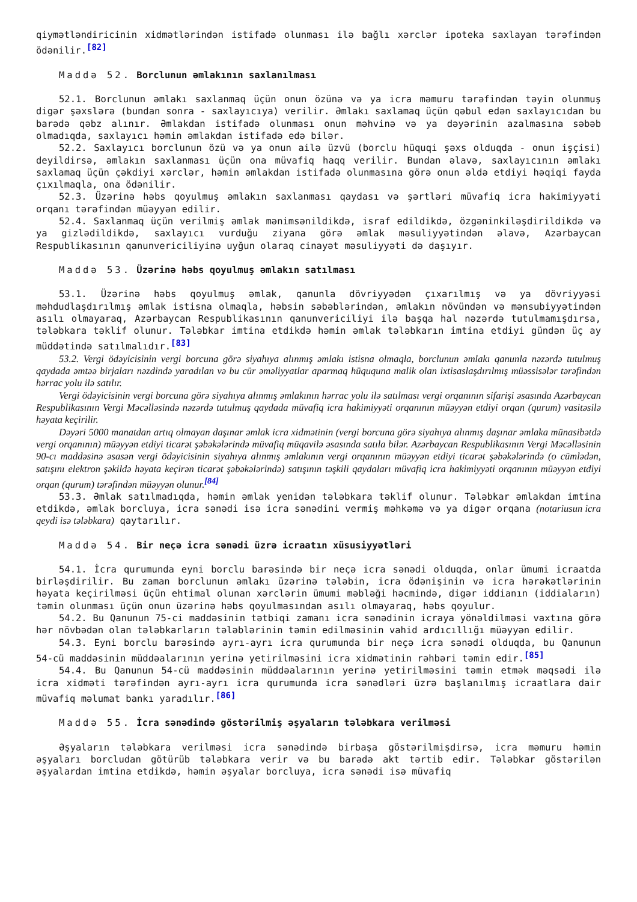qiymətləndiricinin xidmətlərindən istifadə olunması ilə bağlı xərclər ipoteka saxlayan tərəfindən ödənilir.<sup>[82]</sup>
Maddə 52. Borclunun əmlakının saxlanılması
52.1. Borclunun əmlakı saxlanmaq üçün onun özünə və ya icra məmuru tərəfindən təyin olunmuş digər şəxslərə (bundan sonra - saxlayıcıya) verilir. Əmlakı saxlamaq üçün qəbul edən saxlayıcıdan bu barədə qəbz alınır. Əmlakdan istifadə olunması onun məhvinə və ya dəyərinin azalmasına səbəb olmadıqda, saxlayıcı həmin əmlakdan istifadə edə bilər.
52.2. Saxlayıcı borclunun özü və ya onun ailə üzvü (borclu hüquqi şəxs olduqda - onun işçisi) deyildirsə, əmlakın saxlanması üçün ona müvafiq haqq verilir. Bundan əlavə, saxlayıcının əmlakı saxlamaq üçün çəkdiyi xərclər, həmin əmlakdan istifadə olunmasına görə onun əldə etdiyi həqiqi fayda çıxılmaqla, ona ödənilir.
52.3. Üzərinə həbs qoyulmuş əmlakın saxlanması qaydası və şərtləri müvafiq icra hakimiyyəti orqanı tərəfindən müəyyən edilir.
52.4. Saxlanmaq üçün verilmiş əmlak mənimsənildikdə, israf edildikdə, özgəninkiləşdirildikdə və ya gizlədildikdə, saxlayıcı vurduğu ziyana görə əmlak məsuliyyətindən əlavə, Azərbaycan Respublikasının qanunvericiliyinə uyğun olaraq cinayət məsuliyyəti də daşıyır.
Maddə 53. Üzərinə həbs qoyulmuş əmlakın satılması
53.1. Üzərinə həbs qoyulmuş əmlak, qanunla dövriyyədən çıxarılmış və ya dövriyyəsi məhdudlaşdırılmış əmlak istisna olmaqla, həbsin səbəblərindən, əmlakın növündən və mənsubiyyətindən asılı olmayaraq, Azərbaycan Respublikasının qanunvericiliyi ilə başqa hal nəzərdə tutulmamışdırsa, tələbkara təklif olunur. Tələbkar imtina etdikdə həmin əmlak tələbkarın imtina etdiyi gündən üç ay müddətində satılmalıdır.<sup>[83]</sup>
53.2. Vergi ödəyicisinin vergi borcuna görə siyahıya alınmış əmlakı istisna olmaqla, borclunun əmlakı qanunla nəzərdə tutulmuş qaydada əmtəə birjaları nəzdində yaradılan və bu cür əməliyyatlar aparmaq hüququna malik olan ixtisaslaşdırılmış müəssisələr tərəfindən hərrac yolu ilə satılır.
Vergi ödəyicisinin vergi borcuna görə siyahıya alınmış əmlakının hərrac yolu ilə satılması vergi orqanının sifarişi əsasında Azərbaycan Respublikasının Vergi Məcəlləsində nəzərdə tutulmuş qaydada müvafiq icra hakimiyyəti orqanının müəyyən etdiyi orqan (qurum) vasitəsilə həyata keçirilir.
Dəyəri 5000 manatdan artıq olmayan daşınar əmlak icra xidmətinin (vergi borcuna görə siyahıya alınmış daşınar əmlaka münasibətdə vergi orqanının) müəyyən etdiyi ticarət şəbəkələrində müvafiq müqavilə əsasında satıla bilər. Azərbaycan Respublikasının Vergi Məcəlləsinin 90-cı maddəsinə əsasən vergi ödəyicisinin siyahıya alınmış əmlakının vergi orqanının müəyyən etdiyi ticarət şəbəkələrində (o cümlədən, satışını elektron şəkildə həyata keçirən ticarət şəbəkələrində) satışının təşkili qaydaları müvafiq icra hakimiyyəti orqanının müəyyən etdiyi orqan (qurum) tərəfindən müəyyən olunur.<sup>[84]</sup>
53.3. Əmlak satılmadıqda, həmin əmlak yenidən tələbkara təklif olunur. Tələbkar əmlakdan imtina etdikdə, əmlak borcluya, icra sənədi isə icra sənədini vermiş məhkəmə və ya digər orqana (notariusun icra qeydi isə tələbkara) qaytarılır.
Maddə 54. Bir neçə icra sənədi üzrə icraatın xüsusiyyətləri
54.1. İcra qurumunda eyni borclu barəsində bir neçə icra sənədi olduqda, onlar ümumi icraatda birləşdirilir. Bu zaman borclunun əmlakı üzərinə tələbin, icra ödənişinin və icra hərəkətlərinin həyata keçirilməsi üçün ehtimal olunan xərclərin ümumi məbləği həcmində, digər iddianın (iddiaların) təmin olunması üçün onun üzərinə həbs qoyulmasından asılı olmayaraq, həbs qoyulur.
54.2. Bu Qanunun 75-ci maddəsinin tətbiqi zamanı icra sənədinin icraya yönəldilməsi vaxtına görə hər növbədən olan tələbkarların tələblərinin təmin edilməsinin vahid ardıcıllığı müəyyən edilir.
54.3. Eyni borclu barəsində ayrı-ayrı icra qurumunda bir neçə icra sənədi olduqda, bu Qanunun 54-cü maddəsinin müddəalarının yerinə yetirilməsini icra xidmətinin rəhbəri təmin edir.<sup>[85]</sup>
54.4. Bu Qanunun 54-cü maddəsinin müddəalarının yerinə yetirilməsini təmin etmək məqsədi ilə icra xidməti tərəfindən ayrı-ayrı icra qurumunda icra sənədləri üzrə başlanılmış icraatlara dair müvafiq məlumat bankı yaradılır.<sup>[86]</sup>
Maddə 55. İcra sənədində göstərilmiş əşyaların tələbkara verilməsi
Əşyaların tələbkara verilməsi icra sənədində birbaşa göstərilmişdirsə, icra məmuru həmin əşyaları borcludan götürüb tələbkara verir və bu barədə akt tərtib edir. Tələbkar göstərilən əşyalardan imtina etdikdə, həmin əşyalar borcluya, icra sənədi isə müvafiq